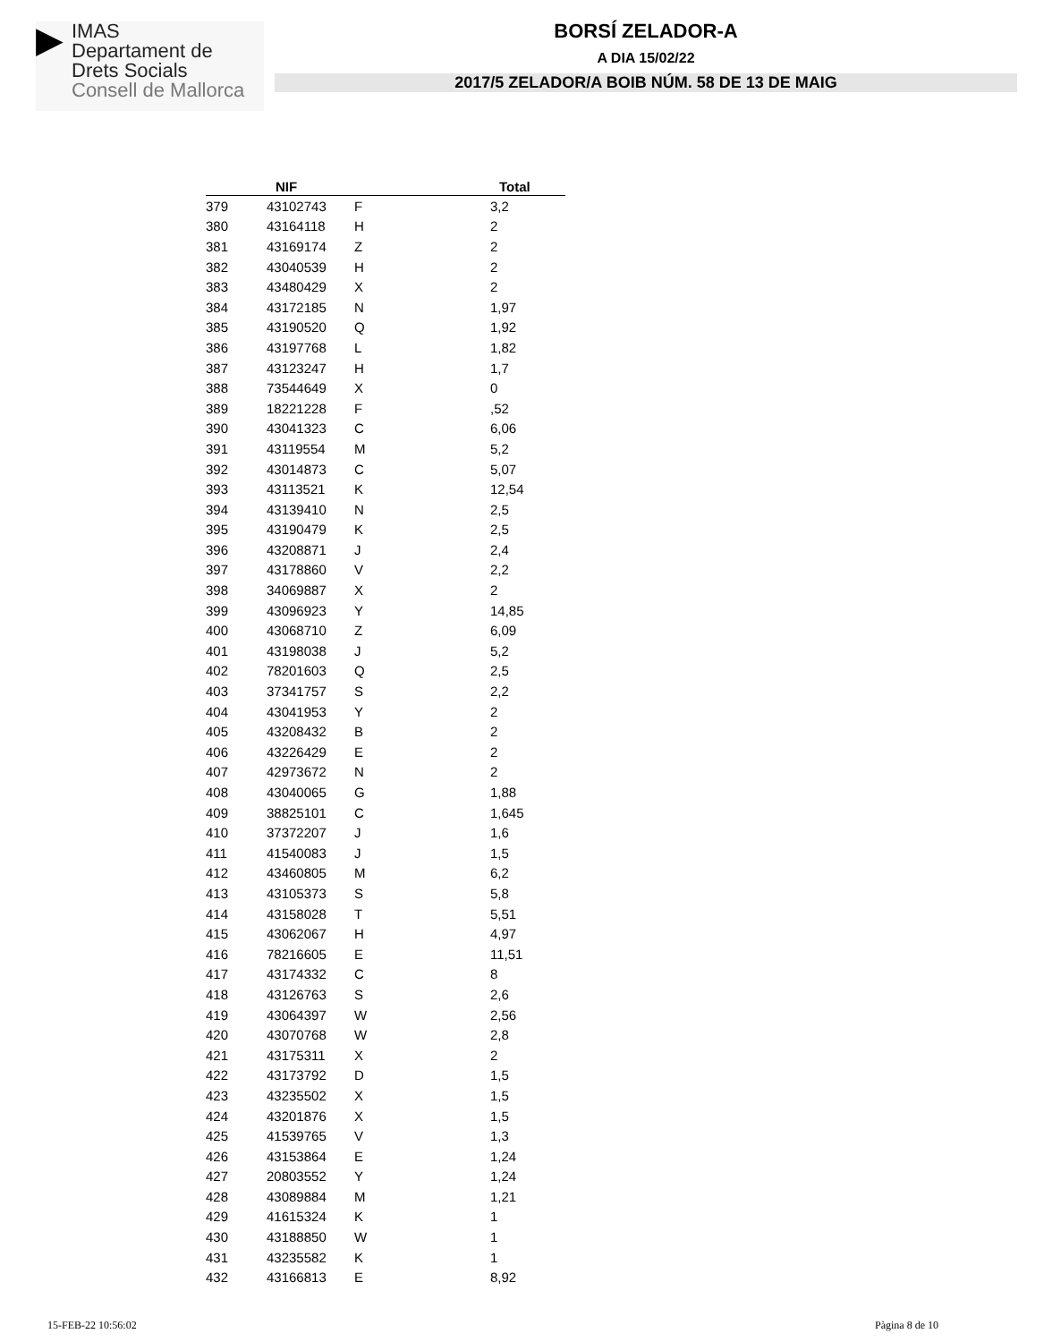▶
IMAS
Departament de
Drets Socials
Consell de Mallorca
BORSÍ ZELADOR-A
A DIA 15/02/22
2017/5 ZELADOR/A BOIB NÚM. 58 DE 13 DE MAIG
| | NIF | | Total |
| --- | --- | --- | --- |
| 379 | 43102743 | F | 3,2 |
| 380 | 43164118 | H | 2 |
| 381 | 43169174 | Z | 2 |
| 382 | 43040539 | H | 2 |
| 383 | 43480429 | X | 2 |
| 384 | 43172185 | N | 1,97 |
| 385 | 43190520 | Q | 1,92 |
| 386 | 43197768 | L | 1,82 |
| 387 | 43123247 | H | 1,7 |
| 388 | 73544649 | X | 0 |
| 389 | 18221228 | F | ,52 |
| 390 | 43041323 | C | 6,06 |
| 391 | 43119554 | M | 5,2 |
| 392 | 43014873 | C | 5,07 |
| 393 | 43113521 | K | 12,54 |
| 394 | 43139410 | N | 2,5 |
| 395 | 43190479 | K | 2,5 |
| 396 | 43208871 | J | 2,4 |
| 397 | 43178860 | V | 2,2 |
| 398 | 34069887 | X | 2 |
| 399 | 43096923 | Y | 14,85 |
| 400 | 43068710 | Z | 6,09 |
| 401 | 43198038 | J | 5,2 |
| 402 | 78201603 | Q | 2,5 |
| 403 | 37341757 | S | 2,2 |
| 404 | 43041953 | Y | 2 |
| 405 | 43208432 | B | 2 |
| 406 | 43226429 | E | 2 |
| 407 | 42973672 | N | 2 |
| 408 | 43040065 | G | 1,88 |
| 409 | 38825101 | C | 1,645 |
| 410 | 37372207 | J | 1,6 |
| 411 | 41540083 | J | 1,5 |
| 412 | 43460805 | M | 6,2 |
| 413 | 43105373 | S | 5,8 |
| 414 | 43158028 | T | 5,51 |
| 415 | 43062067 | H | 4,97 |
| 416 | 78216605 | E | 11,51 |
| 417 | 43174332 | C | 8 |
| 418 | 43126763 | S | 2,6 |
| 419 | 43064397 | W | 2,56 |
| 420 | 43070768 | W | 2,8 |
| 421 | 43175311 | X | 2 |
| 422 | 43173792 | D | 1,5 |
| 423 | 43235502 | X | 1,5 |
| 424 | 43201876 | X | 1,5 |
| 425 | 41539765 | V | 1,3 |
| 426 | 43153864 | E | 1,24 |
| 427 | 20803552 | Y | 1,24 |
| 428 | 43089884 | M | 1,21 |
| 429 | 41615324 | K | 1 |
| 430 | 43188850 | W | 1 |
| 431 | 43235582 | K | 1 |
| 432 | 43166813 | E | 8,92 |
15-FEB-22 10:56:02 Pàgina 8 de 10